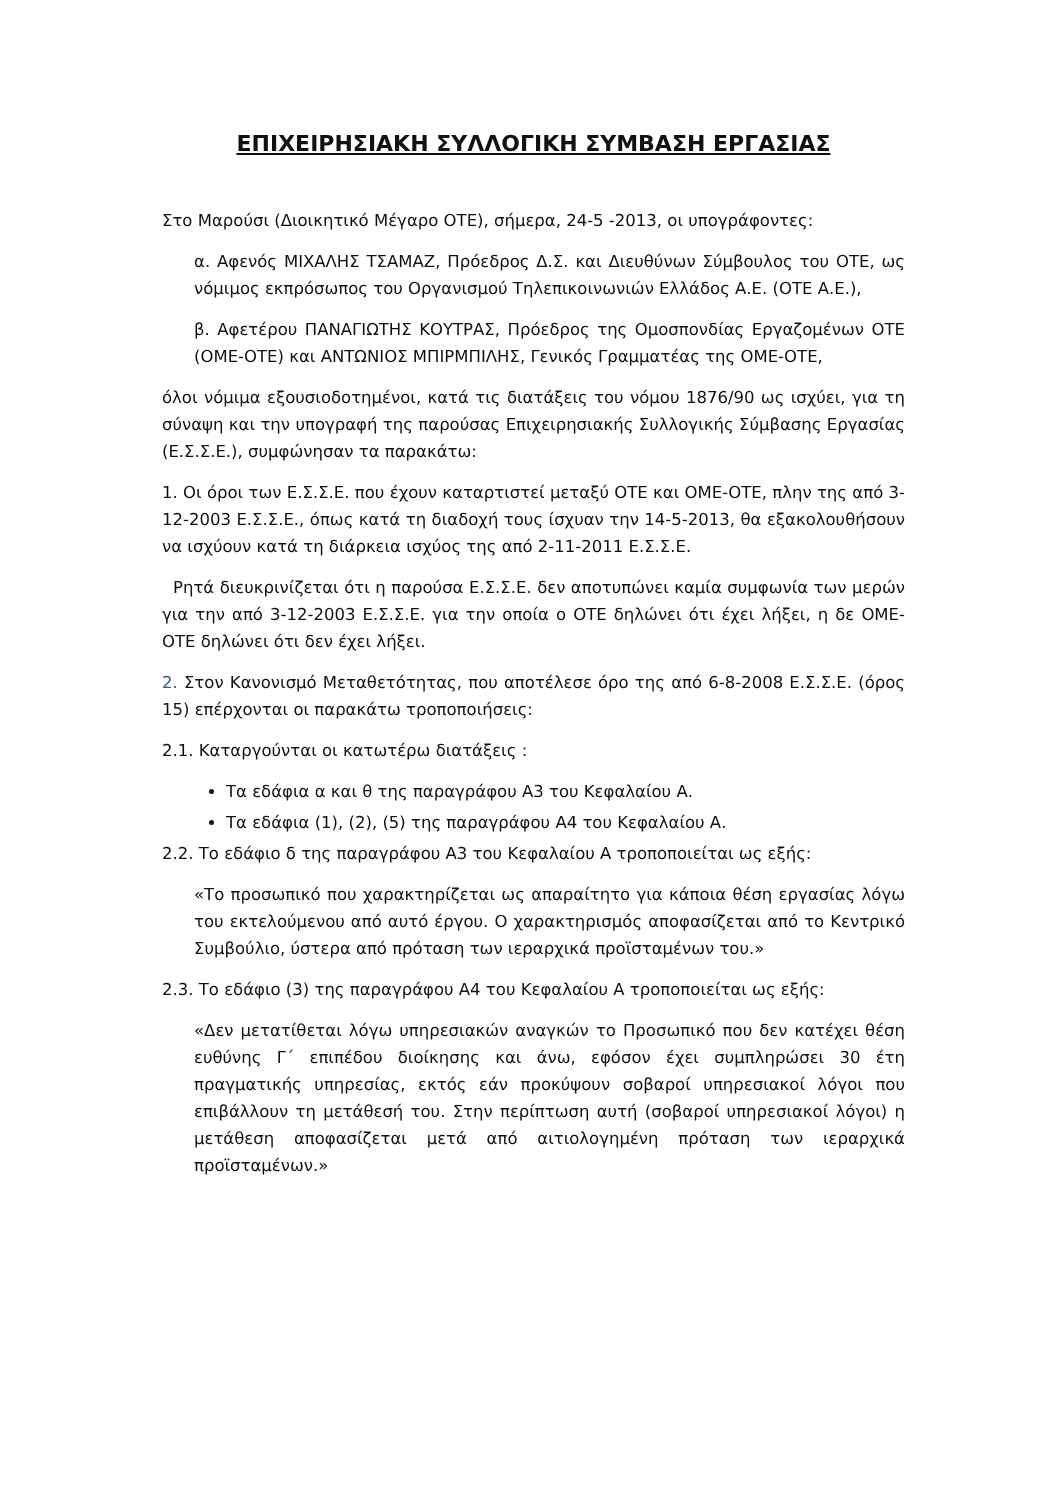ΕΠΙΧΕΙΡΗΣΙΑΚΗ ΣΥΛΛΟΓΙΚΗ ΣΥΜΒΑΣΗ ΕΡΓΑΣΙΑΣ
Στο Μαρούσι (Διοικητικό Μέγαρο ΟΤΕ), σήμερα, 24-5 -2013, οι υπογράφοντες:
α. Αφενός ΜΙΧΑΛΗΣ ΤΣΑΜΑΖ, Πρόεδρος Δ.Σ. και Διευθύνων Σύμβουλος του ΟΤΕ, ως νόμιμος εκπρόσωπος του Οργανισμού Τηλεπικοινωνιών Ελλάδος Α.Ε. (ΟΤΕ Α.Ε.),
β. Αφετέρου ΠΑΝΑΓΙΩΤΗΣ ΚΟΥΤΡΑΣ, Πρόεδρος της Ομοσπονδίας Εργαζομένων ΟΤΕ (ΟΜΕ-ΟΤΕ) και ΑΝΤΩΝΙΟΣ ΜΠΙΡΜΠΙΛΗΣ, Γενικός Γραμματέας της ΟΜΕ-ΟΤΕ,
όλοι νόμιμα εξουσιοδοτημένοι, κατά τις διατάξεις του νόμου 1876/90 ως ισχύει, για τη σύναψη και την υπογραφή της παρούσας Επιχειρησιακής Συλλογικής Σύμβασης Εργασίας (Ε.Σ.Σ.Ε.), συμφώνησαν τα παρακάτω:
1. Οι όροι των Ε.Σ.Σ.Ε. που έχουν καταρτιστεί μεταξύ ΟΤΕ και ΟΜΕ-ΟΤΕ, πλην της από 3-12-2003 Ε.Σ.Σ.Ε., όπως κατά τη διαδοχή τους ίσχυαν την 14-5-2013, θα εξακολουθήσουν να ισχύουν κατά τη διάρκεια ισχύος της από 2-11-2011 Ε.Σ.Σ.Ε.
Ρητά διευκρινίζεται ότι η παρούσα Ε.Σ.Σ.Ε. δεν αποτυπώνει καμία συμφωνία των μερών για την από 3-12-2003 Ε.Σ.Σ.Ε. για την οποία ο ΟΤΕ δηλώνει ότι έχει λήξει, η δε ΟΜΕ-ΟΤΕ δηλώνει ότι δεν έχει λήξει.
2. Στον Κανονισμό Μεταθετότητας, που αποτέλεσε όρο της από 6-8-2008 Ε.Σ.Σ.Ε. (όρος 15) επέρχονται οι παρακάτω τροποποιήσεις:
2.1. Καταργούνται οι κατωτέρω διατάξεις :
Τα εδάφια α και θ της παραγράφου Α3 του Κεφαλαίου Α.
Τα εδάφια (1), (2), (5) της παραγράφου Α4 του Κεφαλαίου Α.
2.2. Το εδάφιο δ της παραγράφου Α3 του Κεφαλαίου Α τροποποιείται ως εξής:
«Το προσωπικό που χαρακτηρίζεται ως απαραίτητο για κάποια θέση εργασίας λόγω του εκτελούμενου από αυτό έργου. Ο χαρακτηρισμός αποφασίζεται από το Κεντρικό Συμβούλιο, ύστερα από πρόταση των ιεραρχικά προϊσταμένων του.»
2.3. Το εδάφιο (3) της παραγράφου Α4 του Κεφαλαίου Α τροποποιείται ως εξής:
«Δεν μετατίθεται λόγω υπηρεσιακών αναγκών το Προσωπικό που δεν κατέχει θέση ευθύνης Γ΄ επιπέδου διοίκησης και άνω, εφόσον έχει συμπληρώσει 30 έτη πραγματικής υπηρεσίας, εκτός εάν προκύψουν σοβαροί υπηρεσιακοί λόγοι που επιβάλλουν τη μετάθεσή του. Στην περίπτωση αυτή (σοβαροί υπηρεσιακοί λόγοι) η μετάθεση αποφασίζεται μετά από αιτιολογημένη πρόταση των ιεραρχικά προϊσταμένων.»